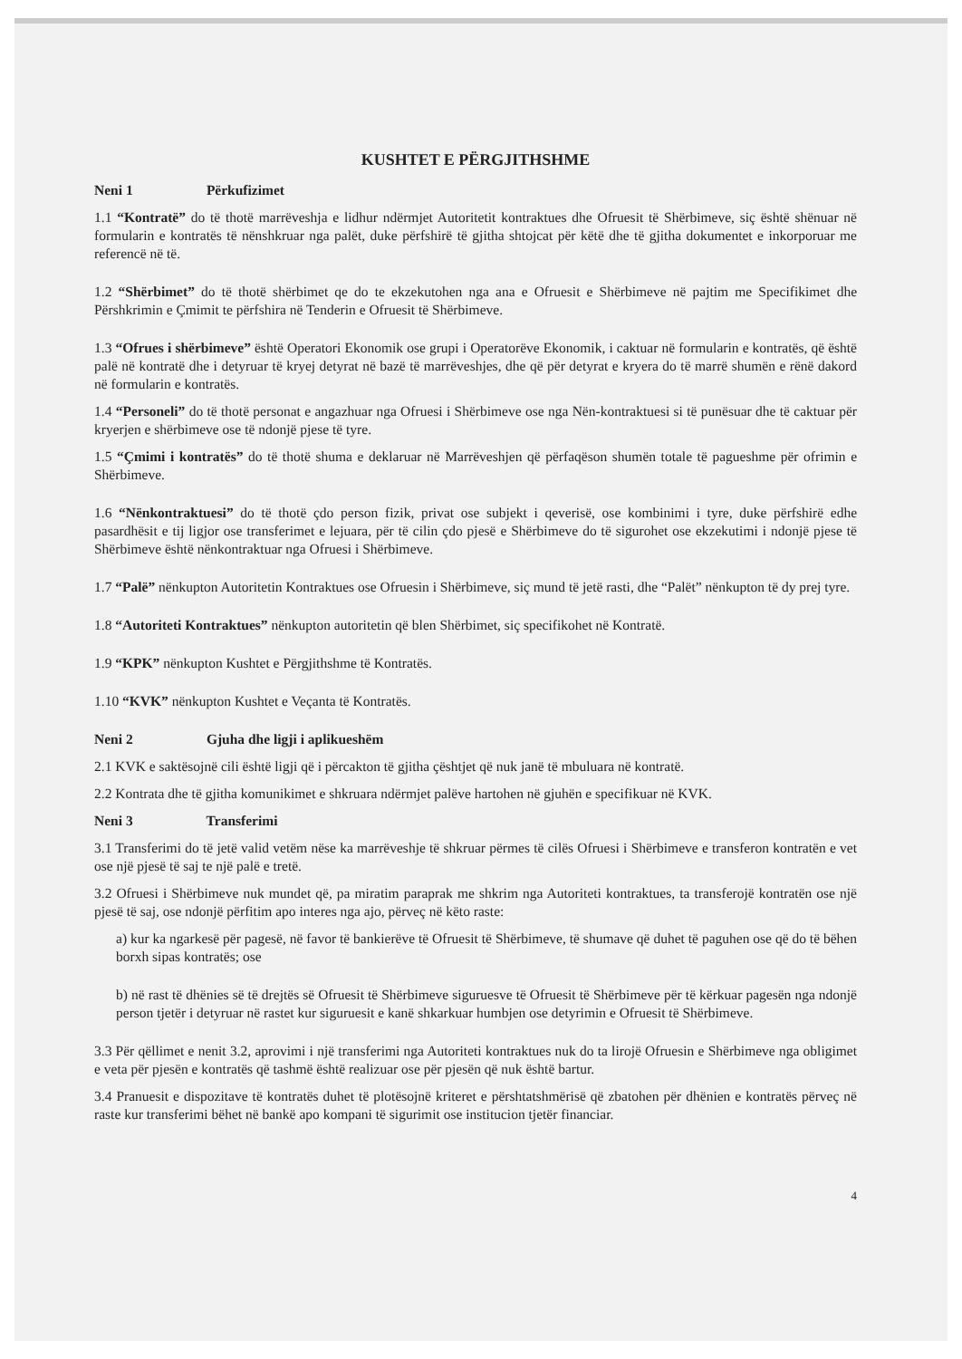KUSHTET E PËRGJITHSHME
Neni 1 Përkufizimet
1.1 “Kontratë” do të thotë marrëveshja e lidhur ndërmjet Autoritetit kontraktues dhe Ofruesit të Shërbimeve, siç është shënuar në formularin e kontratës të nënshkruar nga palët, duke përfshirë të gjitha shtojcat për këtë dhe të gjitha dokumentet e inkorporuar me referencë në të.
1.2 “Shërbimet” do të thotë shërbimet qe do te ekzekutohen nga ana e Ofruesit e Shërbimeve në pajtim me Specifikimet dhe Përshkrimin e Çmimit te përfshira në Tenderin e Ofruesit të Shërbimeve.
1.3 “Ofrues i shërbimeve” është Operatori Ekonomik ose grupi i Operatorëve Ekonomik, i caktuar në formularin e kontratës, që është palë në kontratë dhe i detyruar të kryej detyrat në bazë të marrëveshjes, dhe që për detyrat e kryera do të marrë shumën e rënë dakord në formularin e kontratës.
1.4 “Personeli” do të thotë personat e angazhuar nga Ofruesi i Shërbimeve ose nga Nën-kontraktuesi si të punësuar dhe të caktuar për kryerjen e shërbimeve ose të ndonjë pjese të tyre.
1.5 “Çmimi i kontratës” do të thotë shuma e deklaruar në Marrëveshjen që përfaqëson shumën totale të pagueshme për ofrimin e Shërbimeve.
1.6 “Nënkontraktuesi” do të thotë çdo person fizik, privat ose subjekt i qeverisë, ose kombinimi i tyre, duke përfshirë edhe pasardhësit e tij ligjor ose transferimet e lejuara, për të cilin çdo pjesë e Shërbimeve do të sigurohet ose ekzekutimi i ndonjë pjese të Shërbimeve është nënkontraktuar nga Ofruesi i Shërbimeve.
1.7 “Palë” nënkupton Autoritetin Kontraktues ose Ofruesin i Shërbimeve, siç mund të jetë rasti, dhe “Palët” nënkupton të dy prej tyre.
1.8 “Autoriteti Kontraktues” nënkupton autoritetin që blen Shërbimet, siç specifikohet në Kontratë.
1.9 “KPK” nënkupton Kushtet e Përgjithshme të Kontratës.
1.10 “KVK” nënkupton Kushtet e Veçanta të Kontratës.
Neni 2 Gjuha dhe ligji i aplikueshëm
2.1 KVK e saktësojnë cili është ligji që i përcakton të gjitha çështjet që nuk janë të mbuluara në kontratë.
2.2 Kontrata dhe të gjitha komunikimet e shkruara ndërmjet palëve hartohen në gjuhën e specifikuar në KVK.
Neni 3 Transferimi
3.1 Transferimi do të jetë valid vetëm nëse ka marrëveshje të shkruar përmes të cilës Ofruesi i Shërbimeve e transferon kontratën e vet ose një pjesë të saj te një palë e tretë.
3.2 Ofruesi i Shërbimeve nuk mundet që, pa miratim paraprak me shkrim nga Autoriteti kontraktues, ta transferojë kontratën ose një pjesë të saj, ose ndonjë përfitim apo interes nga ajo, përveç në këto raste:
a) kur ka ngarkesë për pagesë, në favor të bankierëve të Ofruesit të Shërbimeve, të shumave që duhet të paguhen ose që do të bëhen borxh sipas kontratës; ose
b) në rast të dhënies së të drejtës së Ofruesit të Shërbimeve siguruesve të Ofruesit të Shërbimeve për të kërkuar pagesën nga ndonjë person tjetër i detyruar në rastet kur siguruesit e kanë shkarkuar humbjen ose detyrimin e Ofruesit të Shërbimeve.
3.3 Për qëllimet e nenit 3.2, aprovimi i një transferimi nga Autoriteti kontraktues nuk do ta lirojë Ofruesin e Shërbimeve nga obligimet e veta për pjesën e kontratës që tashmë është realizuar ose për pjesën që nuk është bartur.
3.4 Pranuesit e dispozitave të kontratës duhet të plotësojnë kriteret e përshtatshmërisë që zbatohen për dhënien e kontratës përveç në raste kur transferimi bëhet në bankë apo kompani të sigurimit ose institucion tjetër financiar.
4